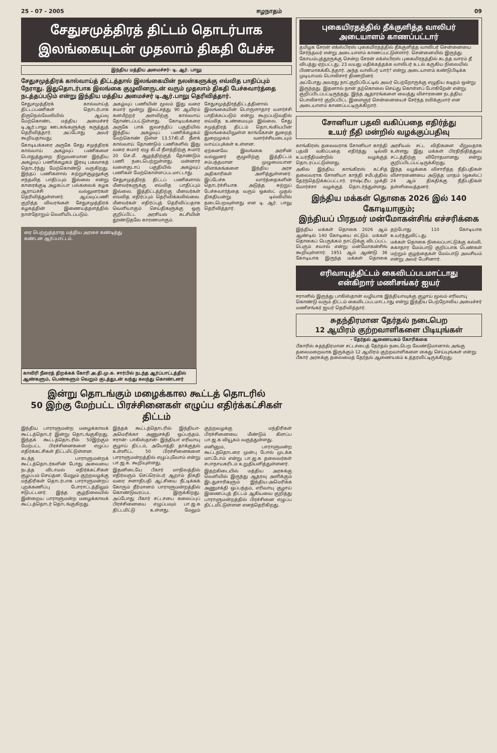25 - 07 - 2005 ஈழநாதம் 09
சேதுசமுத்திரத் திட்டம் தொடர்பாக
இலங்கையுடன் முதலாம் திகதி பேச்சு
இந்திய மத்திய அமைச்சர்- டி. ஆர். பாலு
சேதுசமுத்திரக் கால்வாய்த் திட்டத்தால் இலங்கையின் நலன்களுக்கு எவ்வித பாதிப்பும் நேராது. இதுதொடர்பாக இலங்கை குழுவினருடன் வரும் முதலாம் திகதி பேச்சுவார்த்தை நடத்தப்படும் என்று இந்திய மத்திய அமைச்சர் டி.ஆர்.பாலு தெரிவித்தார்.
சேதுசமுத்திரக் கால்வாய்த் திட்டப்பணிகள் தொடர்பாக திருநெல்வேலியில் ஆய்வு மேற்கொண்ட மத்திய அமைச்சர் டி.ஆர்.பாலு ஊடகங்களுக்கு கருத்துத் தெரிவித்தார். அப்போது அவர் கூறியதாவது;
கோடியக்கரை அருகே சேது சமுத்திரக் கால்வாய் அகழ்வுப் பணிகளை பொதுத்துறை நிறுவனமான இந்திய அகழ்வுப் பணிக்கழகம் இரவு பகலாகத் தொடர்ந்து மேற்கொண்டு வருகிறது. இந்தப் பணிகளால் சுற்றுச்சூழலுக்கு எந்தவித பாதிப்பும் இல்லை என்று காரைக்குடி அழகப்பா பல்கலைக் கழக ஆராய்ச்சி வல்லுனர்கள் தெரிவித்துள்ளனர். ஆய்வுப்பணி குறித்த விவரங்கள் சேதுசமுத்திரக் கழகத்தின் இணையத்தளத்தில் நாள்தோறும் வெளியிடப்படும்.
அகழ்வுப் பணியின் மூலம் இது வரை சுமார் மூன்று இலட்சத்து 90 ஆயிரம் கனமீற்றர் அளவிற்கு கால்வாய் தோண்டப்பட்டுள்ளது. கோடியக்கரை அருகே பாக் ஜலசந்திப் பகுதியில் இந்திய அகழ்வுப் பணிக்கழகம் மேற்கொண் டுள்ள 13.57கி.மீ. நீளக் கால்வாய் தோண்டும் பணிகளில் இது வரை சுமார் ஏழு கி.மீ நீளத்திற்கு சுமார் 20 செ.மீ. ஆழத்திற்குத் தோண்டும் பணி நடைபெற்றுள்ளது. மன்னார் வளைகுடாப் பகுதியில் அகழ்வுப் பணிகள் மேற்கொள்ளப்படமாட்டாது.
சேதுசமுத்திரத் திட்டப் பணிகளால் மீனவர்களுக்கு எவ்வித பாதிப்பும் இல்லை. இத்திட்டத்திற்கு மீனவர்கள் எவ்வித எதிர்ப்பும் தெரிவிக்கவில்லை. மீனவர்கள் எதிர்ப்புத் தெரிவிப்பதாக வெளியாகும் செய்திகளுக்கு ஒரு குறிப்பிட்ட அரசியல் கட்சியின் தூண்டுதலே காரணமாகும்.
சேதுசமுத்திரத்திட்டத்தினால் இலங்கையின் பொருளாதார வளர்ச்சி பாதிக்கப்படும் என்று கூறப்படுவதில் எவ்வித உண்மையும் இல்லை. சேது சமுத்திரத் திட்டம் தொடங்கியபின் இலங்கையிலுள்ள காங்கேசன் துறைத் துறைமுகம் வளர்ச்சியடையும் வாய்ப்புக்கள் உள்ளன.
ஏற்கனவே இலங்கை அரசின் வல்லுனர் குழுவிற்கு இத்திட்டம் சம்பந்தமான முழுமையான விளக்கங்களை இந்திய அரச அதிகாரிகள் அளித்துள்ளனர். இப்பேச்சு வார்த்தைகளின் தொடர்ச்சியாக அடுத்த சுற்றுப் பேச்சுவார்த்தை வரும் ஒகஸ்ட் முதல் திகதியன்று டில்லியில் நடைபெறவுள்ளது என டி. ஆர். பாலு தெரிவித்தார்.
ரை பெற்றுத்தராத மத்திய அரசை கண்டித்து
கண்டன ஆர்ப்பாட்டம்.
காவிரி நீரைத் திறக்கக் கோரி அ.தி.மு.க. சார்பில் நடந்த ஆர்ப்பாட்டத்தில் ஆண்களும், பெண்களும் வெறும் குடத்துடன் வந்து கலந்து கொண்டனர்
இன்று தொடங்கும் மழைக்கால கூட்டத் தொடரில்
50 இற்கு மேற்பட்ட பிரச்சினைகள் எழுப்ப எதிர்க்கட்சிகள் திட்டம்
இந்திய பாராளுமன்ற மழைக்காலக் கூட்டத்தொடர் இன்று தொடங்குகிறது. இந்தக் கூட்டத்தொடரில் 50இற்கும் மேற்பட்ட பிரச்சினைகளை எழுப்ப எதிர்க்கட்சிகள் திட்டமிட்டுள்ளன.
கடந்த பாராளுமன்றக் கூட்டத்தொடர்களின் போது அவையை நடத்த விடாமல் எதிர்க்கட்சிகள் குழப்பம் செய்தன. மேலும் குற்றவழக்கு மந்திரிகள் தொடர்பாக பாராளுமன்றப் புறக்கணிப்பு போராட்டத்திலும் ஈடுபட்டனர். இந்த சூழ்நிலையில் இன்றைய பாராளுமன்ற மழைக்காலக் கூட்டத்தொடர் தொடங்குகிறது.
இந்தக் கூட்டத்தொடரில் இந்தியா-அமெரிக்கா அணுசக்தி ஒப்பந்தம், ஈரான்- பாகிஸ்தான்- இந்தியா எரிவாயு குழாய் திட்டம், அயோத்தி தாக்குதல் உள்ளிட்ட 50 பிரச்சினைகளை பாராளுமன்றத்தில் எழுப்புவோம் என்று பா.ஜ.க. கூறியுள்ளது.
இதனிடையே பீகார் மாநிலத்தில் எதிர்வரும் செப்ரெம்பர் ஆறாம் திகதி வரை சனாதிபதி ஆட்சியை நீட்டிக்கக் கோரும் தீர்மானம் பாராளுமன்றத்தில் கொண்டுவரப்பட இருக்கிறது. அப்போது பீகார் சட்டசபை கலைப்புப் பிரச்சினையை எழுப்பவும் பா.ஜ.க திட்டமிட்டு உள்ளது. மேலும் குற்றவழக்கு மந்திரிகள் பிரச்சினையை மீண்டும் கிளப்ப பா.ஜ.க வியூகம் வகுத்துள்ளது.
எனினும், பாராளுமன்ற கூட்டத்தொடரை முன்பு போல் முடக்க மாட்டோம் என்று பா.ஜ.க தலைவர்கள் சபாநாயகரிடம் உறுதியளித்துள்ளனர்.
இதற்கிடையில் மத்திய அரசுக்கு வெளியில் இருந்து ஆதரவு அளிக்கும் இடதுசாரிகளும் இந்திய-அமெரிக்க அணுசக்தி ஒப்பந்தம், எரிவாயு குழாய் இணைப்புத் திட்டம் ஆகியவை குறித்து பாராளுமன்றத்தில் பிரச்சினை எழுப்ப திட்டமிட்டுள்ளன எனத்தெரிகிறது.
புகையிரதத்தில் தீக்குளித்த வாலிபர்
அடையாளம் காணப்பட்டார்
தமிழக சேரன் எக்ஸ்பிரஸ் புகையிரதத்தில் தீக்குளித்த வாலிபர் சென்னையை சேர்ந்தவர் என்று அடையாளம் காணப்பட்டுள்ளார். சென்னையில் இருந்து கோயம்புத்தூருக்கு சென்ற சேரன் எக்ஸ்பிரஸ் புகையிரதத்தில் கடந்த வாரம் தீ விபத்து ஏற்பட்டது. 23 வயது மதிக்கத்தக்க வாலிபர் உடல் கருகிய நிலையில் பிணமாகக்கிடந்தார். அந்த வாலிபர் யார்? என்று அடையாளம் கண்டுபிடிக்க முடியாமல் பொலிசார் திணறினர்.
அப்போது அவரது நாட்குறிப்பேட்டில் அவர் பெற்றோருக்கு எழுதிய கடிதம் ஒன்று இருந்தது. இதனால் நான் தற்கொலை செய்து கொள்ளப் போகிறேன் என்று குறிப்பிடப்பட்டிருந்தது. இந்த ஆதாரங்களை வைத்து விசாரணை நடத்திய பொலிசார் குறிப்பிட்ட இளைஞர் சென்னையைச் சேர்ந்த ரவிக்குமார் என அடையாளம் காணப்பட்டிருக்கிறார்.
சோனியா பதவி வகிப்பதை எதிர்த்து
உயர் நீதி மன்றில் வழக்குப்பதிவு
காங்கிரஸ் தலைவராக சோனியா காந்தி பதவி வகிப்பதை எதிர்த்து டில்லி உயர்நீதிமன்றில் வழக்குத் தொடரப்பட்டுள்ளது.
அகில இந்திய காங்கிரஸ் கட்சித் தலைவராக சோனியா காந்தி சமீபத்தில் தேர்ந்தெடுக்கப்பட்டார். ராஷ்ட்ரீய முக்தி மோர்ச்சா வழக்குத் தொடர்ந்துள்ளது. அரசியல் சட்ட விதிகளை மீறுவதாக உள்ளது இது மக்கள் பிரதிநிதித்துவ சட்டத்திற்கு விரோதமானது என்று குறிப்பிடப்பட்டிருக்கிறது.
இந்த வழக்கை விசாரித்த நீதிபதிகள் விசாரணையை அடுத்த மாதம் (ஒகஸ்ட்) 24 ஆம் திகதிக்கு நீதிபதிகள் தள்ளிவைத்தனர்.
இந்திய மக்கள் தொகை 2026 இல் 140 கோடியாகும்;
இந்தியப் பிரதமர் மன்மோகன்சிங் எச்சரிக்கை
இந்திய மக்கள் தொகை 2026 ஆம் ஆண்டில் 140 கோடியை எட்டும். மக்கள் தொகைப் பெருக்கம் நாட்டுக்கு விடப்பட்ட பெரும் சவால் என்று மன்மோகன்சிங் கூறியுள்ளார். 1951 ஆம் ஆண்டு 36 கோடியாக இருந்த மக்கள் தொகை தற்போது 110 கோடியாக உயர்ந்துவிட்டது.
மக்கள் தொகை நிலைப்பாட்டுக்கு கல்வி, சுகாதார மேம்பாடு குறிப்பாக பெண்கள் மற்றும் குழந்தைகள் மேம்பாடு அவசியம் என்று அவர் பேசினார்.
எரிவாயுத்திட்டம் கைவிடப்படமாட்டாது
என்கிறார் மணிசங்கர் ஐயர்
ஈரானில் இருந்து பாகிஸ்தான் வழியாக இந்தியாவுக்கு குழாய் மூலம் எரிவாயு கொண்டு வரும் திட்டம் கைவிடப்படமாட்டாது என்று இந்திய பெற்றோலிய அமைச்சர் மணிசங்கர் ஐயர் தெரிவித்தார்.
சுதந்திரமான தேர்தல் நடைபெற
12 ஆயிரம் குற்றவாளிகளை பிடியுங்கள்
- தேர்தல் ஆணையகம் கோரிக்கை
பீகாரில் சுதந்திரமான சட்டசபைத் தேர்தல் நடைபெற வேண்டுமானால் அங்கு தலைமறைவாக இருக்கும் 12 ஆயிரம் குற்றவாளிகளை கைது செய்யுங்கள் என்று பீகார் அரசுக்கு தலைமைத் தேர்தல் ஆணையகம் உத்தரவிட்டிருக்கிறது.